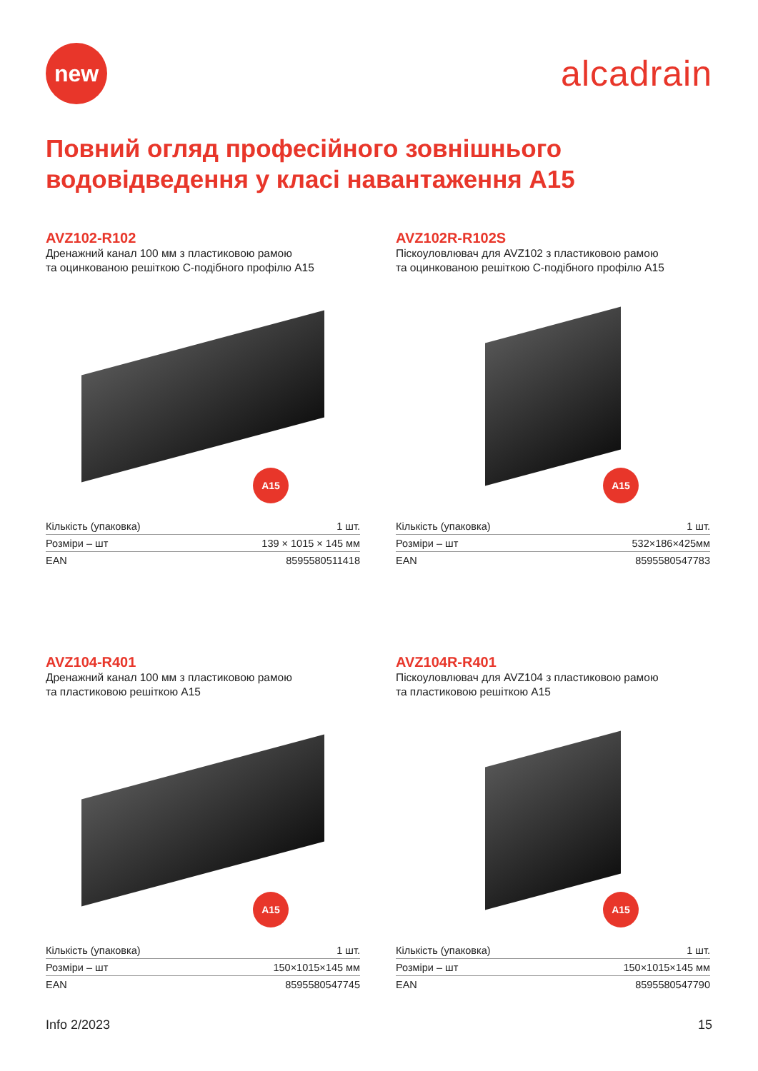new
alcadrain
Повний огляд професійного зовнішнього
водовідведення у класі навантаження A15
AVZ102-R102
Дренажний канал 100 мм з пластиковою рамою
та оцинкованою решіткою С-подібного профілю A15
A15
| Кількість (упаковка) | 1 шт. |
| Розміри – шт | 139 × 1015 × 145 мм |
| EAN | 8595580511418 |
AVZ102R-R102S
Піскоуловлювач для AVZ102 з пластиковою рамою
та оцинкованою решіткою С-подібного профілю A15
A15
| Кількість (упаковка) | 1 шт. |
| Розміри – шт | 532×186×425мм |
| EAN | 8595580547783 |
AVZ104-R401
Дренажний канал 100 мм з пластиковою рамою
та пластиковою решіткою A15
A15
| Кількість (упаковка) | 1 шт. |
| Розміри – шт | 150×1015×145 мм |
| EAN | 8595580547745 |
AVZ104R-R401
Піскоуловлювач для AVZ104 з пластиковою рамою
та пластиковою решіткою A15
A15
| Кількість (упаковка) | 1 шт. |
| Розміри – шт | 150×1015×145 мм |
| EAN | 8595580547790 |
Info 2/2023 15